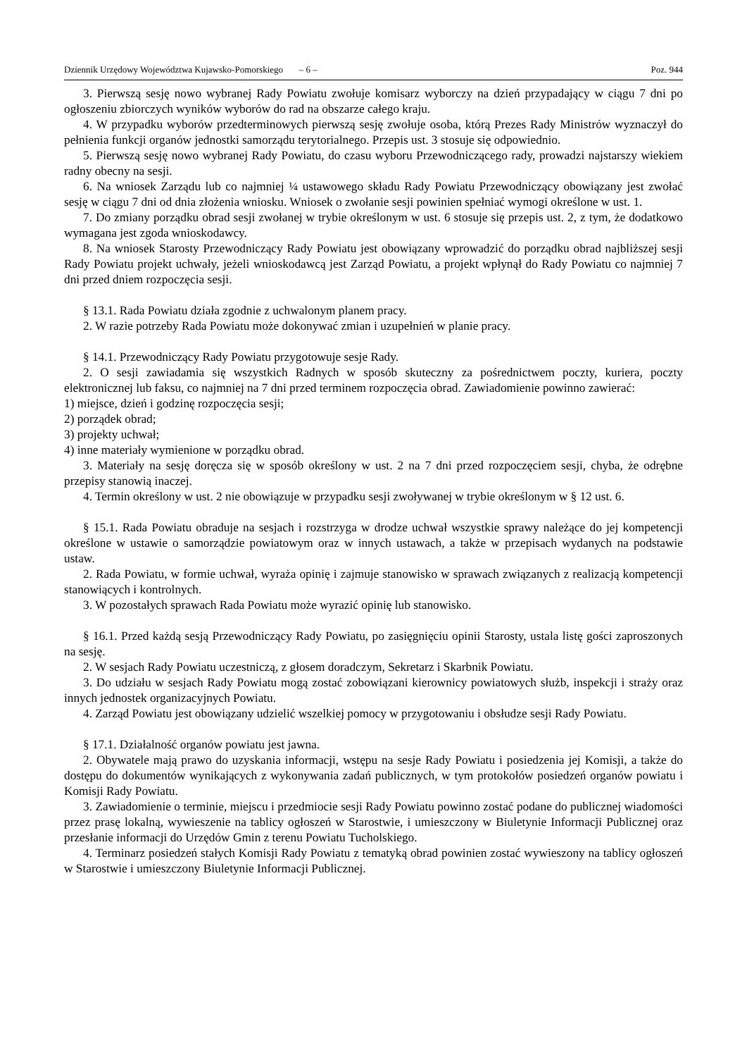Dziennik Urzędowy Województwa Kujawsko-Pomorskiego – 6 – Poz. 944
3. Pierwszą sesję nowo wybranej Rady Powiatu zwołuje komisarz wyborczy na dzień przypadający w ciągu 7 dni po ogłoszeniu zbiorczych wyników wyborów do rad na obszarze całego kraju.
4. W przypadku wyborów przedterminowych pierwszą sesję zwołuje osoba, którą Prezes Rady Ministrów wyznaczył do pełnienia funkcji organów jednostki samorządu terytorialnego. Przepis ust. 3 stosuje się odpowiednio.
5. Pierwszą sesję nowo wybranej Rady Powiatu, do czasu wyboru Przewodniczącego rady, prowadzi najstarszy wiekiem radny obecny na sesji.
6. Na wniosek Zarządu lub co najmniej ¼ ustawowego składu Rady Powiatu Przewodniczący obowiązany jest zwołać sesję w ciągu 7 dni od dnia złożenia wniosku. Wniosek o zwołanie sesji powinien spełniać wymogi określone w ust. 1.
7. Do zmiany porządku obrad sesji zwołanej w trybie określonym w ust. 6 stosuje się przepis ust. 2, z tym, że dodatkowo wymagana jest zgoda wnioskodawcy.
8. Na wniosek Starosty Przewodniczący Rady Powiatu jest obowiązany wprowadzić do porządku obrad najbliższej sesji Rady Powiatu projekt uchwały, jeżeli wnioskodawcą jest Zarząd Powiatu, a projekt wpłynął do Rady Powiatu co najmniej 7 dni przed dniem rozpoczęcia sesji.
§ 13.1. Rada Powiatu działa zgodnie z uchwalonym planem pracy.
2. W razie potrzeby Rada Powiatu może dokonywać zmian i uzupełnień w planie pracy.
§ 14.1. Przewodniczący Rady Powiatu przygotowuje sesje Rady.
2. O sesji zawiadamia się wszystkich Radnych w sposób skuteczny za pośrednictwem poczty, kuriera, poczty elektronicznej lub faksu, co najmniej na 7 dni przed terminem rozpoczęcia obrad. Zawiadomienie powinno zawierać:
1) miejsce, dzień i godzinę rozpoczęcia sesji;
2) porządek obrad;
3) projekty uchwał;
4) inne materiały wymienione w porządku obrad.
3. Materiały na sesję doręcza się w sposób określony w ust. 2 na 7 dni przed rozpoczęciem sesji, chyba, że odrębne przepisy stanowią inaczej.
4. Termin określony w ust. 2 nie obowiązuje w przypadku sesji zwoływanej w trybie określonym w § 12 ust. 6.
§ 15.1. Rada Powiatu obraduje na sesjach i rozstrzyga w drodze uchwał wszystkie sprawy należące do jej kompetencji określone w ustawie o samorządzie powiatowym oraz w innych ustawach, a także w przepisach wydanych na podstawie ustaw.
2. Rada Powiatu, w formie uchwał, wyraża opinię i zajmuje stanowisko w sprawach związanych z realizacją kompetencji stanowiących i kontrolnych.
3. W pozostałych sprawach Rada Powiatu może wyrazić opinię lub stanowisko.
§ 16.1. Przed każdą sesją Przewodniczący Rady Powiatu, po zasięgnięciu opinii Starosty, ustala listę gości zaproszonych na sesję.
2. W sesjach Rady Powiatu uczestniczą, z głosem doradczym, Sekretarz i Skarbnik Powiatu.
3. Do udziału w sesjach Rady Powiatu mogą zostać zobowiązani kierownicy powiatowych służb, inspekcji i straży oraz innych jednostek organizacyjnych Powiatu.
4. Zarząd Powiatu jest obowiązany udzielić wszelkiej pomocy w przygotowaniu i obsłudze sesji Rady Powiatu.
§ 17.1. Działalność organów powiatu jest jawna.
2. Obywatele mają prawo do uzyskania informacji, wstępu na sesje Rady Powiatu i posiedzenia jej Komisji, a także do dostępu do dokumentów wynikających z wykonywania zadań publicznych, w tym protokołów posiedzeń organów powiatu i Komisji Rady Powiatu.
3. Zawiadomienie o terminie, miejscu i przedmiocie sesji Rady Powiatu powinno zostać podane do publicznej wiadomości przez prasę lokalną, wywieszenie na tablicy ogłoszeń w Starostwie, i umieszczony w Biuletynie Informacji Publicznej oraz przesłanie informacji do Urzędów Gmin z terenu Powiatu Tucholskiego.
4. Terminarz posiedzeń stałych Komisji Rady Powiatu z tematyką obrad powinien zostać wywieszony na tablicy ogłoszeń w Starostwie i umieszczony Biuletynie Informacji Publicznej.